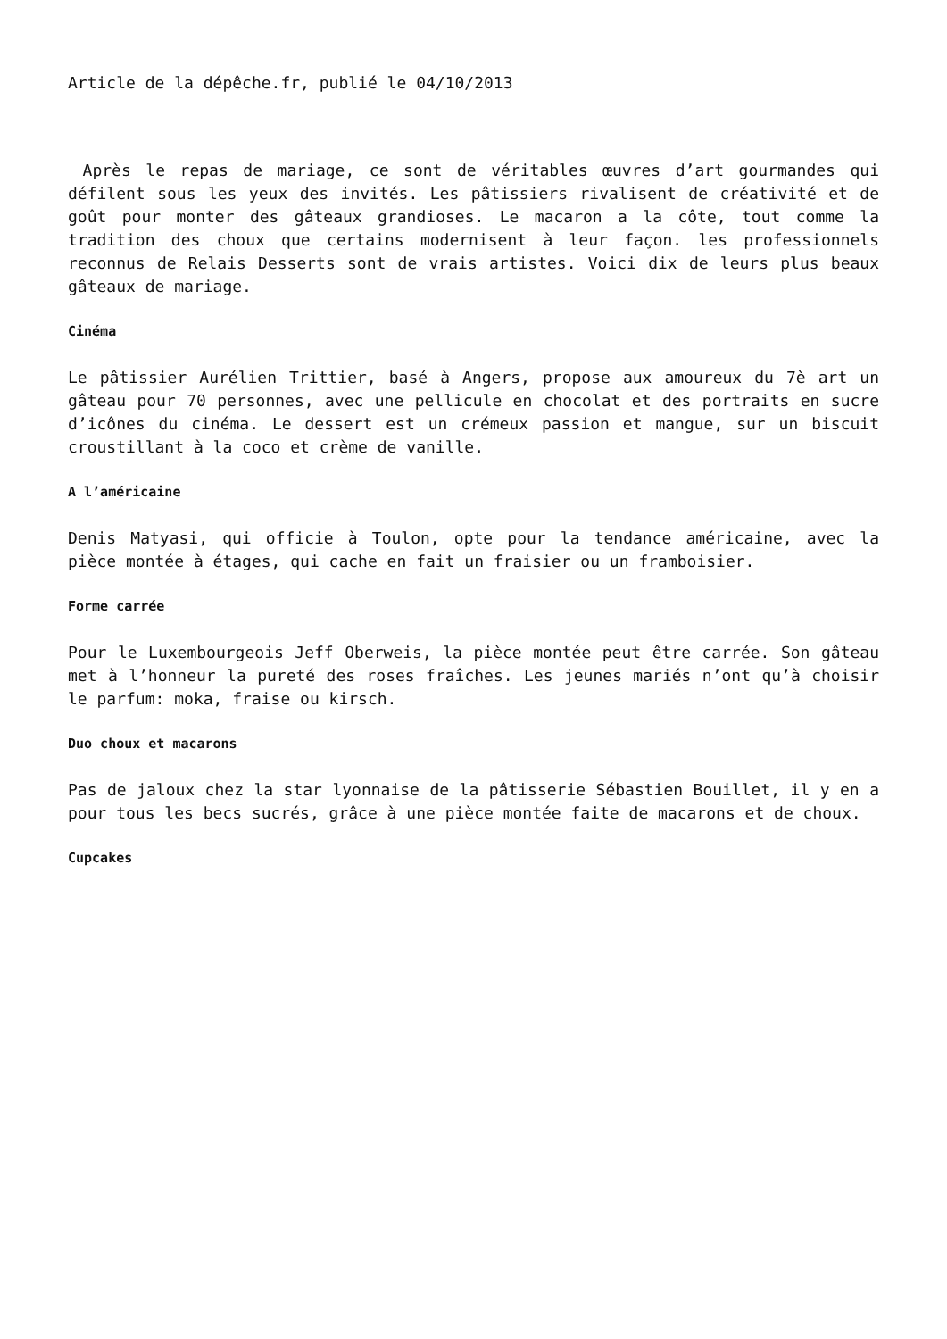Article de la dépêche.fr, publié le 04/10/2013
Après le repas de mariage, ce sont de véritables œuvres d’art gourmandes qui défilent sous les yeux des invités. Les pâtissiers rivalisent de créativité et de goût pour monter des gâteaux grandioses. Le macaron a la côte, tout comme la tradition des choux que certains modernisent à leur façon. les professionnels reconnus de Relais Desserts sont de vrais artistes. Voici dix de leurs plus beaux gâteaux de mariage.
Cinéma
Le pâtissier Aurélien Trittier, basé à Angers, propose aux amoureux du 7è art un gâteau pour 70 personnes, avec une pellicule en chocolat et des portraits en sucre d’icônes du cinéma. Le dessert est un crémeux passion et mangue, sur un biscuit croustillant à la coco et crème de vanille.
A l’américaine
Denis Matyasi, qui officie à Toulon, opte pour la tendance américaine, avec la pièce montée à étages, qui cache en fait un fraisier ou un framboisier.
Forme carrée
Pour le Luxembourgeois Jeff Oberweis, la pièce montée peut être carrée. Son gâteau met à l’honneur la pureté des roses fraîches. Les jeunes mariés n’ont qu’à choisir le parfum: moka, fraise ou kirsch.
Duo choux et macarons
Pas de jaloux chez la star lyonnaise de la pâtisserie Sébastien Bouillet, il y en a pour tous les becs sucrés, grâce à une pièce montée faite de macarons et de choux.
Cupcakes